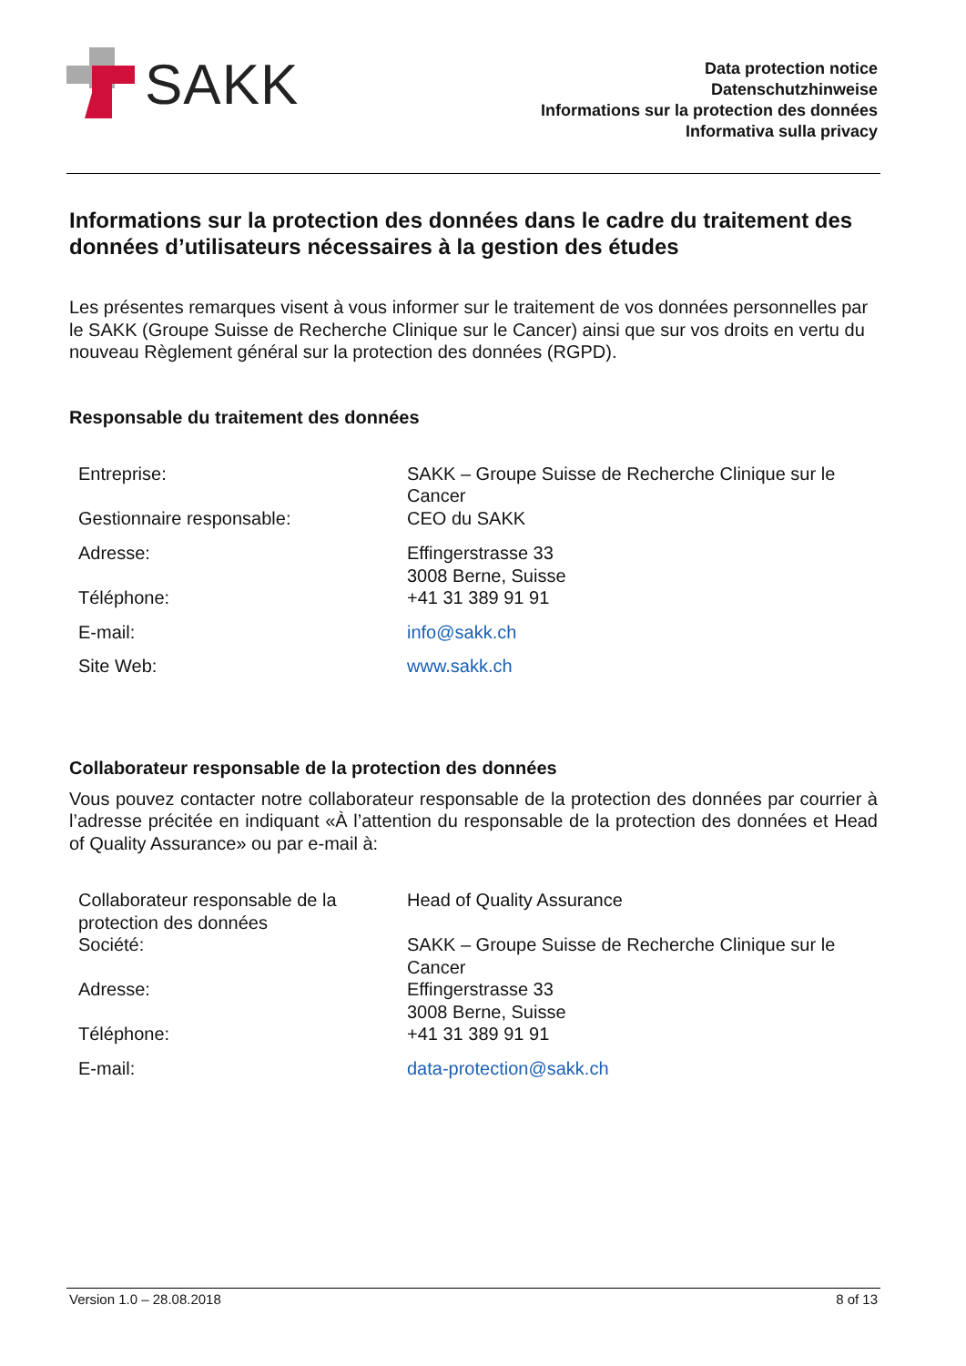SAKK
Data protection notice
Datenschutzhinweise
Informations sur la protection des données
Informativa sulla privacy
Informations sur la protection des données dans le cadre du traitement des données d’utilisateurs nécessaires à la gestion des études
Les présentes remarques visent à vous informer sur le traitement de vos données personnelles par le SAKK (Groupe Suisse de Recherche Clinique sur le Cancer) ainsi que sur vos droits en vertu du nouveau Règlement général sur la protection des données (RGPD).
Responsable du traitement des données
| Entreprise: | SAKK – Groupe Suisse de Recherche Clinique sur le Cancer |
| Gestionnaire responsable: | CEO du SAKK |
| Adresse: | Effingerstrasse 33 3008 Berne, Suisse |
| Téléphone: | +41 31 389 91 91 |
| E-mail: | info@sakk.ch |
| Site Web: | www.sakk.ch |
Collaborateur responsable de la protection des données
Vous pouvez contacter notre collaborateur responsable de la protection des données par courrier à l’adresse précitée en indiquant «À l’attention du responsable de la protection des données et Head of Quality Assurance» ou par e-mail à:
| Collaborateur responsable de la protection des données | Head of Quality Assurance |
| Société: | SAKK – Groupe Suisse de Recherche Clinique sur le Cancer |
| Adresse: | Effingerstrasse 33 3008 Berne, Suisse |
| Téléphone: | +41 31 389 91 91 |
| E-mail: | data-protection@sakk.ch |
Version 1.0 – 28.08.2018 8 of 13